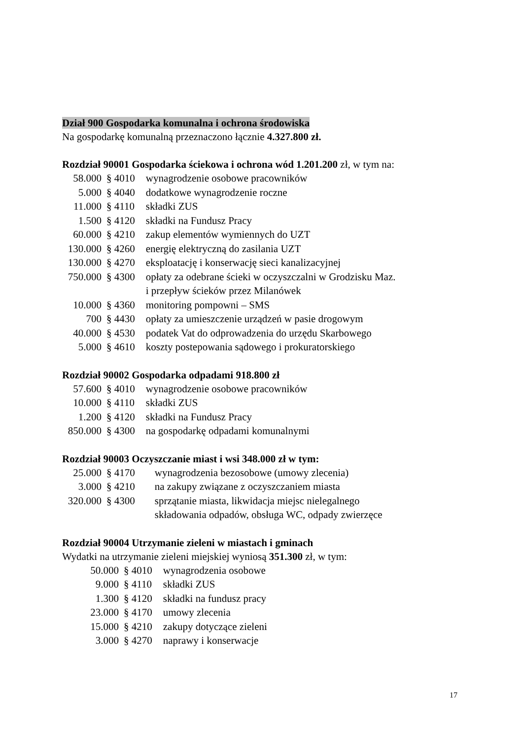Dział 900 Gospodarka komunalna i ochrona środowiska
Na gospodarkę komunalną przeznaczono łącznie 4.327.800 zł.
Rozdział 90001 Gospodarka ściekowa i ochrona wód 1.201.200 zł, w tym na:
| 58.000 | § 4010 | wynagrodzenie osobowe pracowników |
| 5.000 | § 4040 | dodatkowe wynagrodzenie roczne |
| 11.000 | § 4110 | składki ZUS |
| 1.500 | § 4120 | składki na Fundusz Pracy |
| 60.000 | § 4210 | zakup elementów wymiennych do UZT |
| 130.000 | § 4260 | energię elektryczną do zasilania UZT |
| 130.000 | § 4270 | eksploatację i konserwację sieci kanalizacyjnej |
| 750.000 | § 4300 | opłaty za odebrane ścieki w oczyszczalni w Grodzisku Maz. i przepływ ścieków przez Milanówek |
| 10.000 | § 4360 | monitoring pompowni – SMS |
| 700 | § 4430 | opłaty za umieszczenie urządzeń w pasie drogowym |
| 40.000 | § 4530 | podatek Vat do odprowadzenia do urzędu Skarbowego |
| 5.000 | § 4610 | koszty postepowania sądowego i prokuratorskiego |
Rozdział 90002 Gospodarka odpadami 918.800 zł
| 57.600 | § 4010 | wynagrodzenie osobowe pracowników |
| 10.000 | § 4110 | składki ZUS |
| 1.200 | § 4120 | składki na Fundusz Pracy |
| 850.000 | § 4300 | na gospodarkę odpadami komunalnymi |
Rozdział 90003 Oczyszczanie miast i wsi 348.000 zł w tym:
| 25.000 | § 4170 | wynagrodzenia bezosobowe (umowy zlecenia) |
| 3.000 | § 4210 | na zakupy związane z oczyszczaniem miasta |
| 320.000 | § 4300 | sprzątanie miasta, likwidacja miejsc nielegalnego składowania odpadów, obsługa WC, odpady zwierzęce |
Rozdział 90004 Utrzymanie zieleni w miastach i gminach
Wydatki na utrzymanie zieleni miejskiej wyniosą 351.300 zł, w tym:
| 50.000 | § 4010 | wynagrodzenia osobowe |
| 9.000 | § 4110 | składki ZUS |
| 1.300 | § 4120 | składki na fundusz pracy |
| 23.000 | § 4170 | umowy zlecenia |
| 15.000 | § 4210 | zakupy dotyczące zieleni |
| 3.000 | § 4270 | naprawy i konserwacje |
17